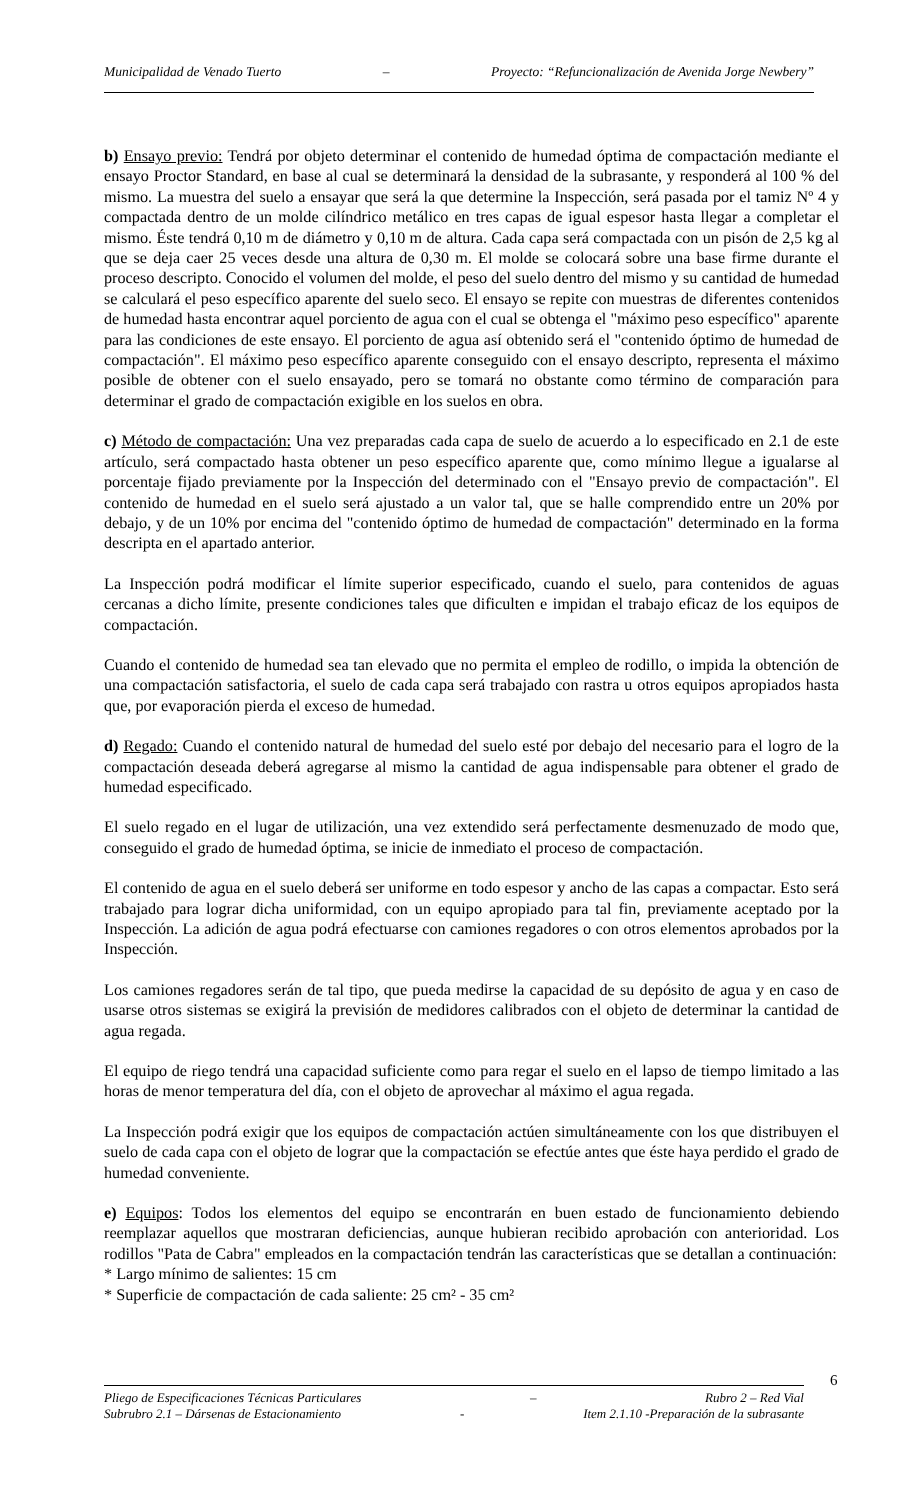Municipalidad de Venado Tuerto – Proyecto: “Refuncionalización de Avenida Jorge Newbery”
b) Ensayo previo: Tendrá por objeto determinar el contenido de humedad óptima de compactación mediante el ensayo Proctor Standard, en base al cual se determinará la densidad de la subrasante, y responderá al 100 % del mismo. La muestra del suelo a ensayar que será la que determine la Inspección, será pasada por el tamiz Nº 4 y compactada dentro de un molde cilíndrico metálico en tres capas de igual espesor hasta llegar a completar el mismo. Éste tendrá 0,10 m de diámetro y 0,10 m de altura. Cada capa será compactada con un pisón de 2,5 kg al que se deja caer 25 veces desde una altura de 0,30 m. El molde se colocará sobre una base firme durante el proceso descripto. Conocido el volumen del molde, el peso del suelo dentro del mismo y su cantidad de humedad se calculará el peso específico aparente del suelo seco. El ensayo se repite con muestras de diferentes contenidos de humedad hasta encontrar aquel porciento de agua con el cual se obtenga el "máximo peso específico" aparente para las condiciones de este ensayo. El porciento de agua así obtenido será el "contenido óptimo de humedad de compactación". El máximo peso específico aparente conseguido con el ensayo descripto, representa el máximo posible de obtener con el suelo ensayado, pero se tomará no obstante como término de comparación para determinar el grado de compactación exigible en los suelos en obra.
c) Método de compactación: Una vez preparadas cada capa de suelo de acuerdo a lo especificado en 2.1 de este artículo, será compactado hasta obtener un peso específico aparente que, como mínimo llegue a igualarse al porcentaje fijado previamente por la Inspección del determinado con el "Ensayo previo de compactación". El contenido de humedad en el suelo será ajustado a un valor tal, que se halle comprendido entre un 20% por debajo, y de un 10% por encima del "contenido óptimo de humedad de compactación" determinado en la forma descripta en el apartado anterior.
La Inspección podrá modificar el límite superior especificado, cuando el suelo, para contenidos de aguas cercanas a dicho límite, presente condiciones tales que dificulten e impidan el trabajo eficaz de los equipos de compactación.
Cuando el contenido de humedad sea tan elevado que no permita el empleo de rodillo, o impida la obtención de una compactación satisfactoria, el suelo de cada capa será trabajado con rastra u otros equipos apropiados hasta que, por evaporación pierda el exceso de humedad.
d) Regado: Cuando el contenido natural de humedad del suelo esté por debajo del necesario para el logro de la compactación deseada deberá agregarse al mismo la cantidad de agua indispensable para obtener el grado de humedad especificado.
El suelo regado en el lugar de utilización, una vez extendido será perfectamente desmenuzado de modo que, conseguido el grado de humedad óptima, se inicie de inmediato el proceso de compactación.
El contenido de agua en el suelo deberá ser uniforme en todo espesor y ancho de las capas a compactar. Esto será trabajado para lograr dicha uniformidad, con un equipo apropiado para tal fin, previamente aceptado por la Inspección. La adición de agua podrá efectuarse con camiones regadores o con otros elementos aprobados por la Inspección.
Los camiones regadores serán de tal tipo, que pueda medirse la capacidad de su depósito de agua y en caso de usarse otros sistemas se exigirá la previsión de medidores calibrados con el objeto de determinar la cantidad de agua regada.
El equipo de riego tendrá una capacidad suficiente como para regar el suelo en el lapso de tiempo limitado a las horas de menor temperatura del día, con el objeto de aprovechar al máximo el agua regada.
La Inspección podrá exigir que los equipos de compactación actúen simultáneamente con los que distribuyen el suelo de cada capa con el objeto de lograr que la compactación se efectúe antes que éste haya perdido el grado de humedad conveniente.
e) Equipos: Todos los elementos del equipo se encontrarán en buen estado de funcionamiento debiendo reemplazar aquellos que mostraran deficiencias, aunque hubieran recibido aprobación con anterioridad. Los rodillos "Pata de Cabra" empleados en la compactación tendrán las características que se detallan a continuación:
* Largo mínimo de salientes: 15 cm
* Superficie de compactación de cada saliente: 25 cm² - 35 cm²
6
Pliego de Especificaciones Técnicas Particulares – Rubro 2 – Red Vial
Subrubro 2.1 – Dársenas de Estacionamiento - Item 2.1.10 -Preparación de la subrasante